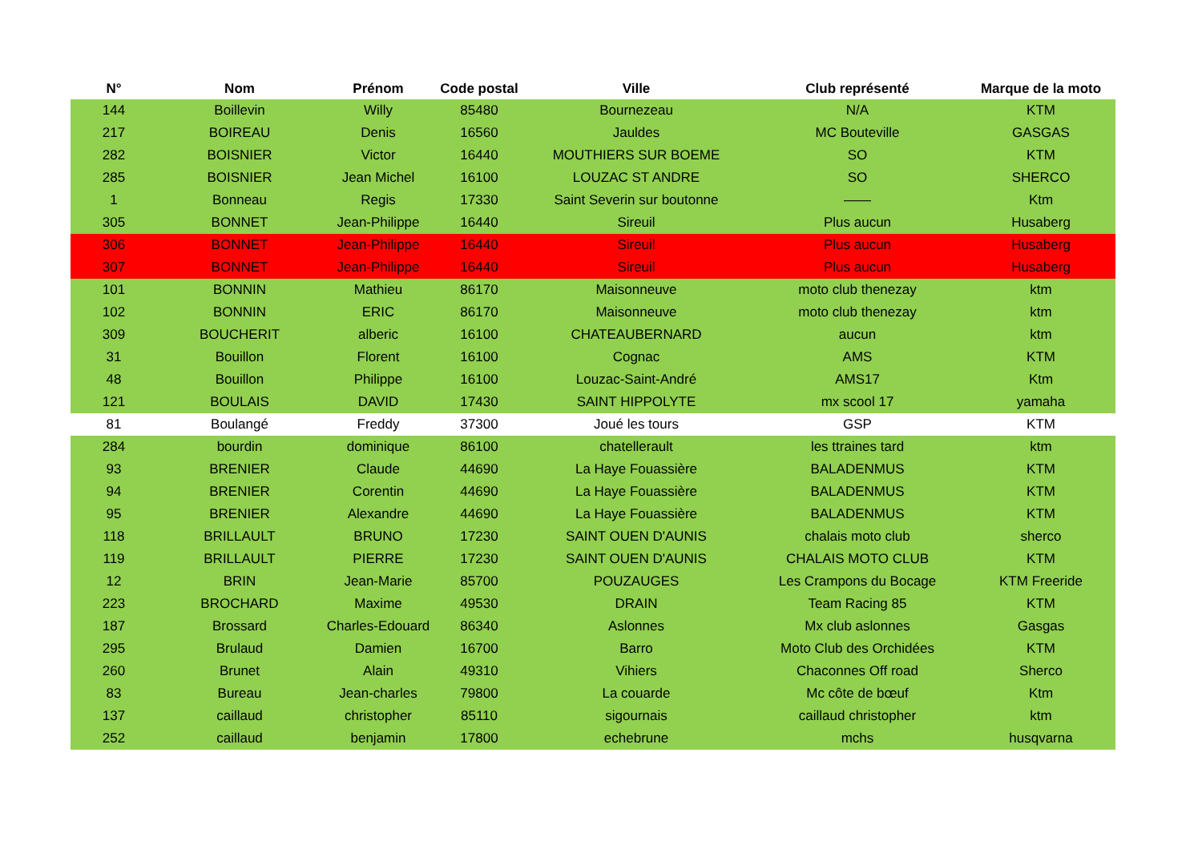| N° | Nom | Prénom | Code postal | Ville | Club représenté | Marque de la moto |
| --- | --- | --- | --- | --- | --- | --- |
| 144 | Boillevin | Willy | 85480 | Bournezeau | N/A | KTM |
| 217 | BOIREAU | Denis | 16560 | Jauldes | MC Bouteville | GASGAS |
| 282 | BOISNIER | Victor | 16440 | MOUTHIERS SUR BOEME | SO | KTM |
| 285 | BOISNIER | Jean Michel | 16100 | LOUZAC ST ANDRE | SO | SHERCO |
| 1 | Bonneau | Regis | 17330 | Saint Severin sur boutonne | —— | Ktm |
| 305 | BONNET | Jean-Philippe | 16440 | Sireuil | Plus aucun | Husaberg |
| 306 | BONNET | Jean-Philippe | 16440 | Sireuil | Plus aucun | Husaberg |
| 307 | BONNET | Jean-Philippe | 16440 | Sireuil | Plus aucun | Husaberg |
| 101 | BONNIN | Mathieu | 86170 | Maisonneuve | moto club thenezay | ktm |
| 102 | BONNIN | ERIC | 86170 | Maisonneuve | moto club thenezay | ktm |
| 309 | BOUCHERIT | alberic | 16100 | CHATEAUBERNARD | aucun | ktm |
| 31 | Bouillon | Florent | 16100 | Cognac | AMS | KTM |
| 48 | Bouillon | Philippe | 16100 | Louzac-Saint-André | AMS17 | Ktm |
| 121 | BOULAIS | DAVID | 17430 | SAINT HIPPOLYTE | mx scool 17 | yamaha |
| 81 | Boulangé | Freddy | 37300 | Joué les tours | GSP | KTM |
| 284 | bourdin | dominique | 86100 | chatellerault | les ttraines tard | ktm |
| 93 | BRENIER | Claude | 44690 | La Haye Fouassière | BALADENMUS | KTM |
| 94 | BRENIER | Corentin | 44690 | La Haye Fouassière | BALADENMUS | KTM |
| 95 | BRENIER | Alexandre | 44690 | La Haye Fouassière | BALADENMUS | KTM |
| 118 | BRILLAULT | BRUNO | 17230 | SAINT OUEN D'AUNIS | chalais moto club | sherco |
| 119 | BRILLAULT | PIERRE | 17230 | SAINT OUEN D'AUNIS | CHALAIS MOTO CLUB | KTM |
| 12 | BRIN | Jean-Marie | 85700 | POUZAUGES | Les Crampons du Bocage | KTM Freeride |
| 223 | BROCHARD | Maxime | 49530 | DRAIN | Team Racing 85 | KTM |
| 187 | Brossard | Charles-Edouard | 86340 | Aslonnes | Mx club aslonnes | Gasgas |
| 295 | Brulaud | Damien | 16700 | Barro | Moto Club des Orchidées | KTM |
| 260 | Brunet | Alain | 49310 | Vihiers | Chaconnes Off road | Sherco |
| 83 | Bureau | Jean-charles | 79800 | La couarde | Mc côte de bœuf | Ktm |
| 137 | caillaud | christopher | 85110 | sigournais | caillaud christopher | ktm |
| 252 | caillaud | benjamin | 17800 | echebrune | mchs | husqvarna |